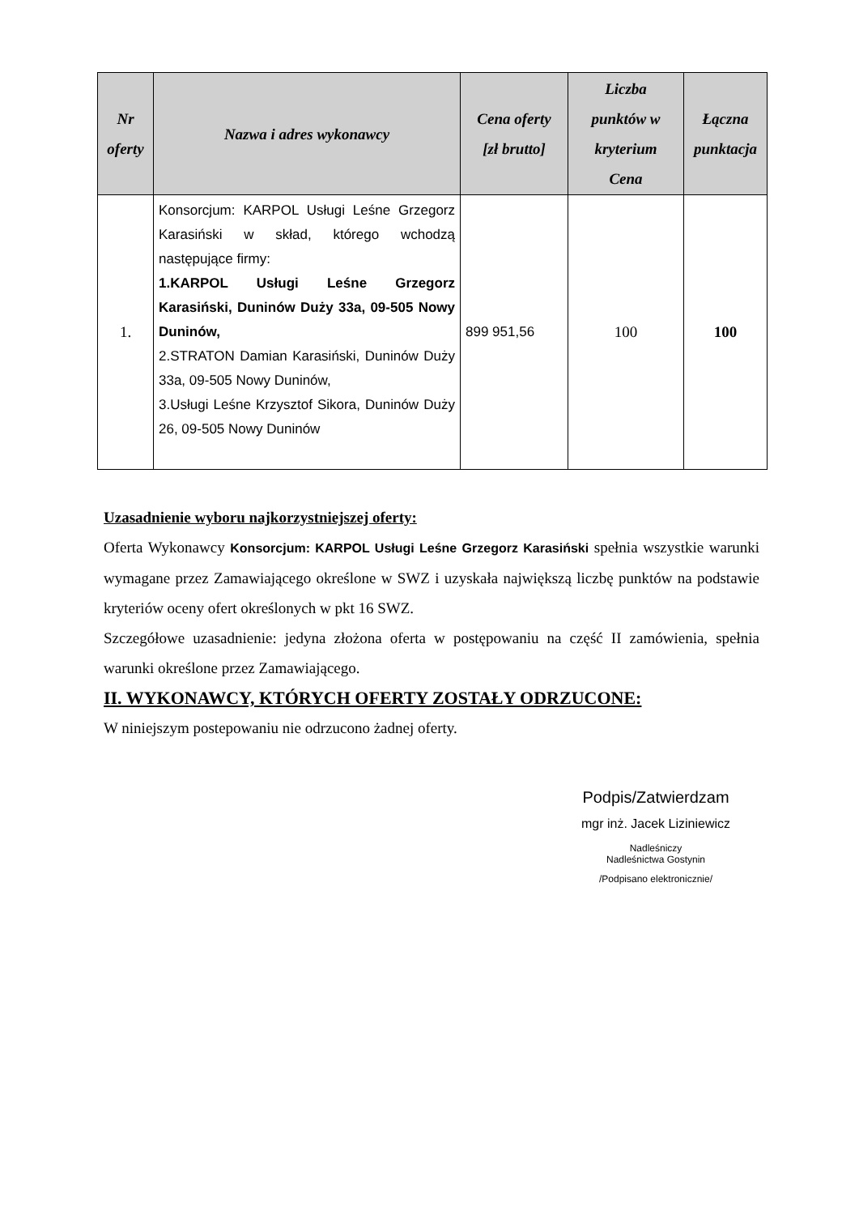| Nr oferty | Nazwa i adres wykonawcy | Cena oferty [zł brutto] | Liczba punktów w kryterium Cena | Łączna punktacja |
| --- | --- | --- | --- | --- |
| 1. | Konsorcjum: KARPOL Usługi Leśne Grzegorz Karasiński w skład, którego wchodzą następujące firmy: 1.KARPOL Usługi Leśne Grzegorz Karasiński, Duninów Duży 33a, 09-505 Nowy Duninów, 2.STRATON Damian Karasiński, Duninów Duży 33a, 09-505 Nowy Duninów, 3.Usługi Leśne Krzysztof Sikora, Duninów Duży 26, 09-505 Nowy Duninów | 899 951,56 | 100 | 100 |
Uzasadnienie wyboru najkorzystniejszej oferty:
Oferta Wykonawcy Konsorcjum: KARPOL Usługi Leśne Grzegorz Karasiński spełnia wszystkie warunki wymagane przez Zamawiającego określone w SWZ i uzyskała największą liczbę punktów na podstawie kryteriów oceny ofert określonych w pkt 16 SWZ.
Szczegółowe uzasadnienie: jedyna złożona oferta w postępowaniu na część II zamówienia, spełnia warunki określone przez Zamawiającego.
II. WYKONAWCY, KTÓRYCH OFERTY ZOSTAŁY ODRZUCONE:
W niniejszym postepowaniu nie odrzucono żadnej oferty.
Podpis/Zatwierdzam
mgr inż. Jacek Liziniewicz
Nadleśniczy
Nadleśnictwa Gostynin
/Podpisano elektronicznie/